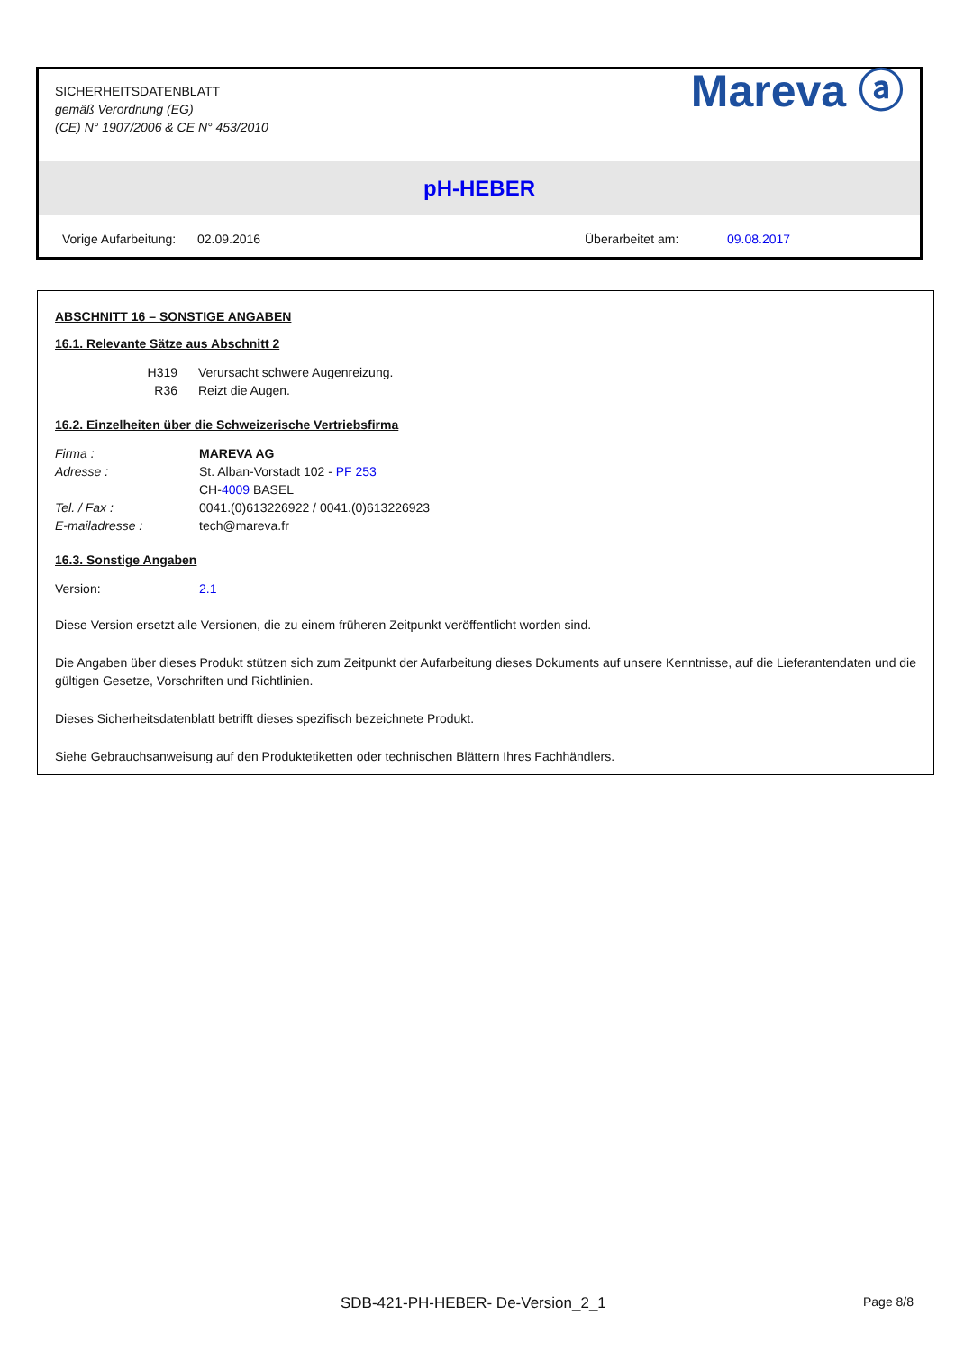SICHERHEITSDATENBLATT
gemäß Verordnung (EG)
(CE) N° 1907/2006 & CE N° 453/2010
Mareva ⓐ
pH-HEBER
Vorige Aufarbeitung: 02.09.2016 Überarbeitet am: 09.08.2017
ABSCHNITT 16 – SONSTIGE ANGABEN
16.1. Relevante Sätze aus Abschnitt 2
H319 Verursacht schwere Augenreizung.
R36 Reizt die Augen.
16.2. Einzelheiten über die Schweizerische Vertriebsfirma
Firma : MAREVA AG
Adresse : St. Alban-Vorstadt 102 - PF 253
CH-4009 BASEL
Tel. / Fax : 0041.(0)613226922 / 0041.(0)613226923
E-mailadresse : tech@mareva.fr
16.3. Sonstige Angaben
Version: 2.1
Diese Version ersetzt alle Versionen, die zu einem früheren Zeitpunkt veröffentlicht worden sind.
Die Angaben über dieses Produkt stützen sich zum Zeitpunkt der Aufarbeitung dieses Dokuments auf unsere Kenntnisse, auf die Lieferantendaten und die gültigen Gesetze, Vorschriften und Richtlinien.
Dieses Sicherheitsdatenblatt betrifft dieses spezifisch bezeichnete Produkt.
Siehe Gebrauchsanweisung auf den Produktetiketten oder technischen Blättern Ihres Fachhändlers.
SDB-421-PH-HEBER- De-Version_2_1 Page 8/8